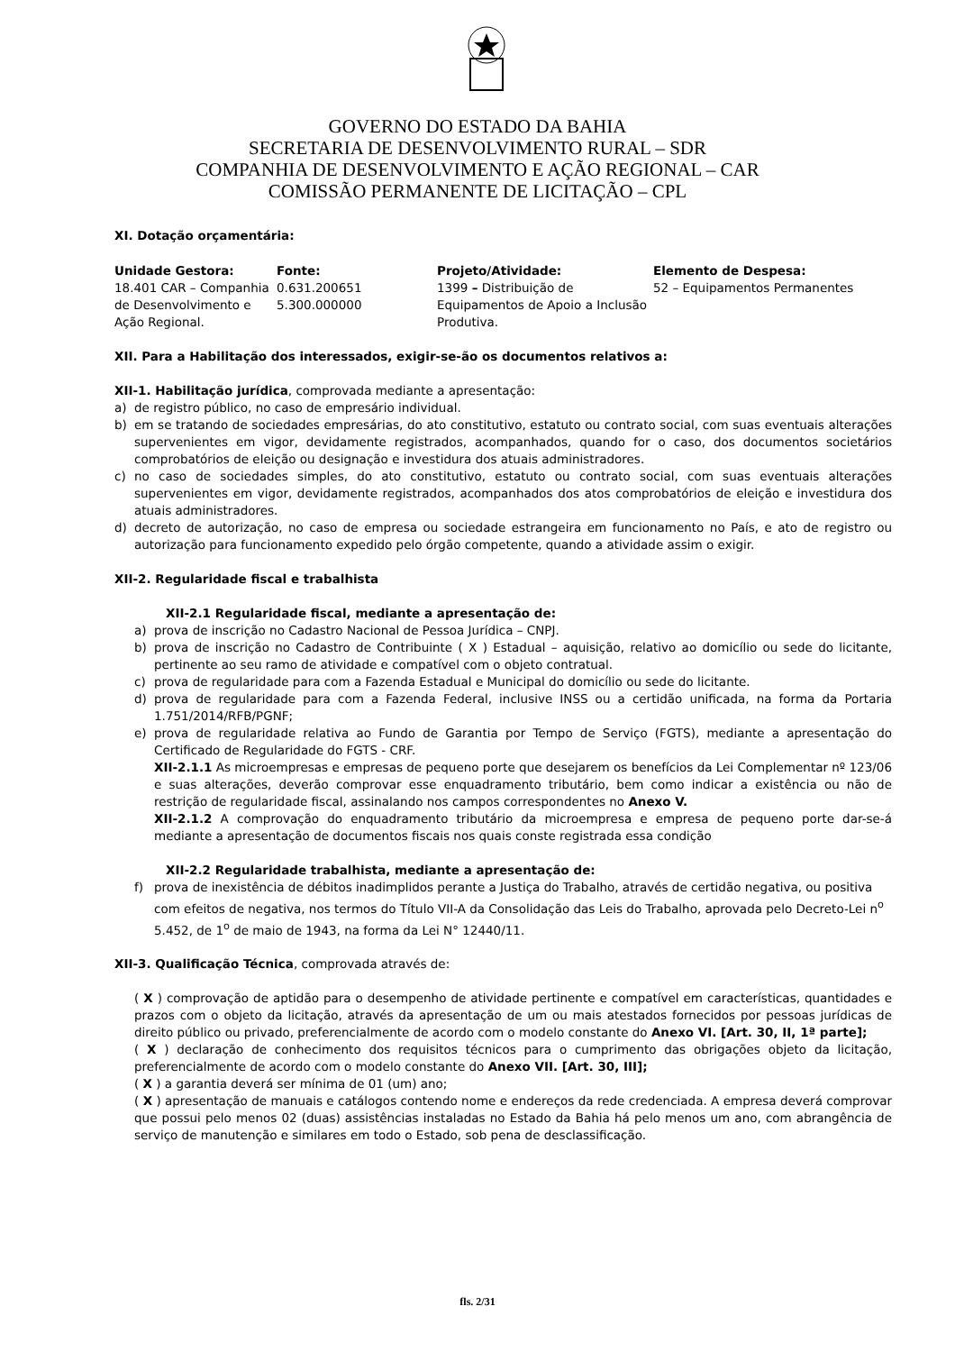GOVERNO DO ESTADO DA BAHIA
SECRETARIA DE DESENVOLVIMENTO RURAL – SDR
COMPANHIA DE DESENVOLVIMENTO E AÇÃO REGIONAL – CAR
COMISSÃO PERMANENTE DE LICITAÇÃO – CPL
XI. Dotação orçamentária:
| Unidade Gestora: | Fonte: | Projeto/Atividade: | Elemento de Despesa: |
| --- | --- | --- | --- |
| 18.401 CAR – Companhia de Desenvolvimento e Ação Regional. | 0.631.200651 5.300.000000 | 1399 – Distribuição de Equipamentos de Apoio a Inclusão Produtiva. | 52 – Equipamentos Permanentes |
XII. Para a Habilitação dos interessados, exigir-se-ão os documentos relativos a:
XII-1. Habilitação jurídica, comprovada mediante a apresentação:
a) de registro público, no caso de empresário individual.
b) em se tratando de sociedades empresárias, do ato constitutivo, estatuto ou contrato social, com suas eventuais alterações supervenientes em vigor, devidamente registrados, acompanhados, quando for o caso, dos documentos societários comprobatórios de eleição ou designação e investidura dos atuais administradores.
c) no caso de sociedades simples, do ato constitutivo, estatuto ou contrato social, com suas eventuais alterações supervenientes em vigor, devidamente registrados, acompanhados dos atos comprobatórios de eleição e investidura dos atuais administradores.
d) decreto de autorização, no caso de empresa ou sociedade estrangeira em funcionamento no País, e ato de registro ou autorização para funcionamento expedido pelo órgão competente, quando a atividade assim o exigir.
XII-2. Regularidade fiscal e trabalhista
XII-2.1 Regularidade fiscal, mediante a apresentação de:
a) prova de inscrição no Cadastro Nacional de Pessoa Jurídica – CNPJ.
b) prova de inscrição no Cadastro de Contribuinte ( X ) Estadual – aquisição, relativo ao domicílio ou sede do licitante, pertinente ao seu ramo de atividade e compatível com o objeto contratual.
c) prova de regularidade para com a Fazenda Estadual e Municipal do domicílio ou sede do licitante.
d) prova de regularidade para com a Fazenda Federal, inclusive INSS ou a certidão unificada, na forma da Portaria 1.751/2014/RFB/PGNF;
e) prova de regularidade relativa ao Fundo de Garantia por Tempo de Serviço (FGTS), mediante a apresentação do Certificado de Regularidade do FGTS - CRF.
XII-2.1.1 As microempresas e empresas de pequeno porte que desejarem os benefícios da Lei Complementar nº 123/06 e suas alterações, deverão comprovar esse enquadramento tributário, bem como indicar a existência ou não de restrição de regularidade fiscal, assinalando nos campos correspondentes no Anexo V.
XII-2.1.2 A comprovação do enquadramento tributário da microempresa e empresa de pequeno porte dar-se-á mediante a apresentação de documentos fiscais nos quais conste registrada essa condição
XII-2.2 Regularidade trabalhista, mediante a apresentação de:
f) prova de inexistência de débitos inadimplidos perante a Justiça do Trabalho, através de certidão negativa, ou positiva com efeitos de negativa, nos termos do Título VII-A da Consolidação das Leis do Trabalho, aprovada pelo Decreto-Lei n<sup>o</sup> 5.452, de 1<sup>o</sup> de maio de 1943, na forma da Lei N° 12440/11.
XII-3. Qualificação Técnica, comprovada através de:
( X ) comprovação de aptidão para o desempenho de atividade pertinente e compatível em características, quantidades e prazos com o objeto da licitação, através da apresentação de um ou mais atestados fornecidos por pessoas jurídicas de direito público ou privado, preferencialmente de acordo com o modelo constante do Anexo VI. [Art. 30, II, 1ª parte];
( X ) declaração de conhecimento dos requisitos técnicos para o cumprimento das obrigações objeto da licitação, preferencialmente de acordo com o modelo constante do Anexo VII. [Art. 30, III];
( X ) a garantia deverá ser mínima de 01 (um) ano;
( X ) apresentação de manuais e catálogos contendo nome e endereços da rede credenciada. A empresa deverá comprovar que possui pelo menos 02 (duas) assistências instaladas no Estado da Bahia há pelo menos um ano, com abrangência de serviço de manutenção e similares em todo o Estado, sob pena de desclassificação.
fls. 2/31